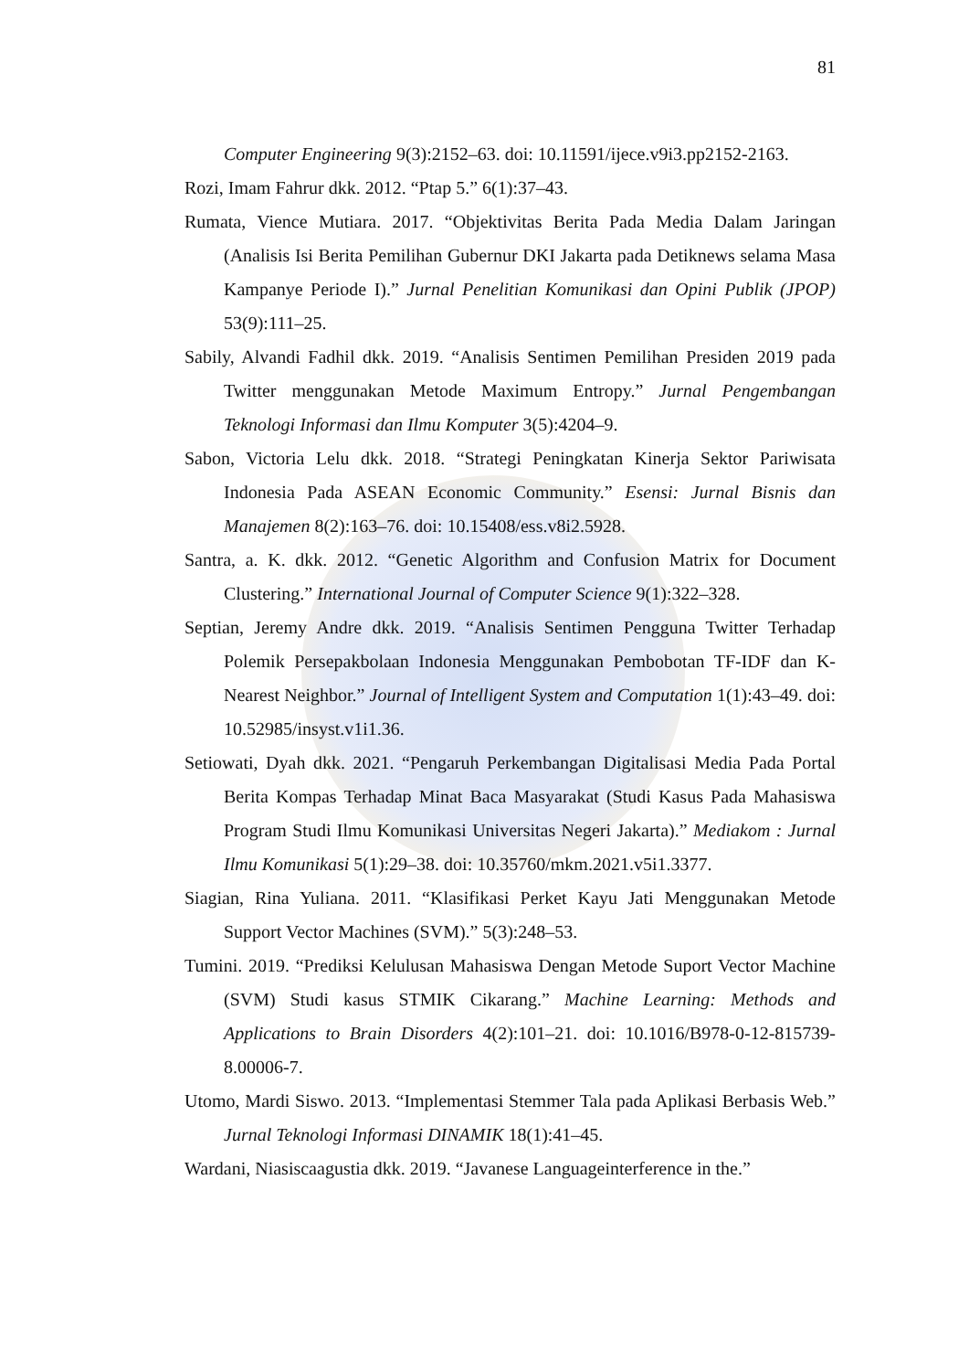81
Computer Engineering 9(3):2152–63. doi: 10.11591/ijece.v9i3.pp2152-2163.
Rozi, Imam Fahrur dkk. 2012. “Ptap 5.” 6(1):37–43.
Rumata, Vience Mutiara. 2017. “Objektivitas Berita Pada Media Dalam Jaringan (Analisis Isi Berita Pemilihan Gubernur DKI Jakarta pada Detiknews selama Masa Kampanye Periode I).” Jurnal Penelitian Komunikasi dan Opini Publik (JPOP) 53(9):111–25.
Sabily, Alvandi Fadhil dkk. 2019. “Analisis Sentimen Pemilihan Presiden 2019 pada Twitter menggunakan Metode Maximum Entropy.” Jurnal Pengembangan Teknologi Informasi dan Ilmu Komputer 3(5):4204–9.
Sabon, Victoria Lelu dkk. 2018. “Strategi Peningkatan Kinerja Sektor Pariwisata Indonesia Pada ASEAN Economic Community.” Esensi: Jurnal Bisnis dan Manajemen 8(2):163–76. doi: 10.15408/ess.v8i2.5928.
Santra, a. K. dkk. 2012. “Genetic Algorithm and Confusion Matrix for Document Clustering.” International Journal of Computer Science 9(1):322–328.
Septian, Jeremy Andre dkk. 2019. “Analisis Sentimen Pengguna Twitter Terhadap Polemik Persepakbolaan Indonesia Menggunakan Pembobotan TF-IDF dan K-Nearest Neighbor.” Journal of Intelligent System and Computation 1(1):43–49. doi: 10.52985/insyst.v1i1.36.
Setiowati, Dyah dkk. 2021. “Pengaruh Perkembangan Digitalisasi Media Pada Portal Berita Kompas Terhadap Minat Baca Masyarakat (Studi Kasus Pada Mahasiswa Program Studi Ilmu Komunikasi Universitas Negeri Jakarta).” Mediakom : Jurnal Ilmu Komunikasi 5(1):29–38. doi: 10.35760/mkm.2021.v5i1.3377.
Siagian, Rina Yuliana. 2011. “Klasifikasi Perket Kayu Jati Menggunakan Metode Support Vector Machines (SVM).” 5(3):248–53.
Tumini. 2019. “Prediksi Kelulusan Mahasiswa Dengan Metode Suport Vector Machine (SVM) Studi kasus STMIK Cikarang.” Machine Learning: Methods and Applications to Brain Disorders 4(2):101–21. doi: 10.1016/B978-0-12-815739-8.00006-7.
Utomo, Mardi Siswo. 2013. “Implementasi Stemmer Tala pada Aplikasi Berbasis Web.” Jurnal Teknologi Informasi DINAMIK 18(1):41–45.
Wardani, Niasiscaagustia dkk. 2019. “Javanese Languageinterference in the.”